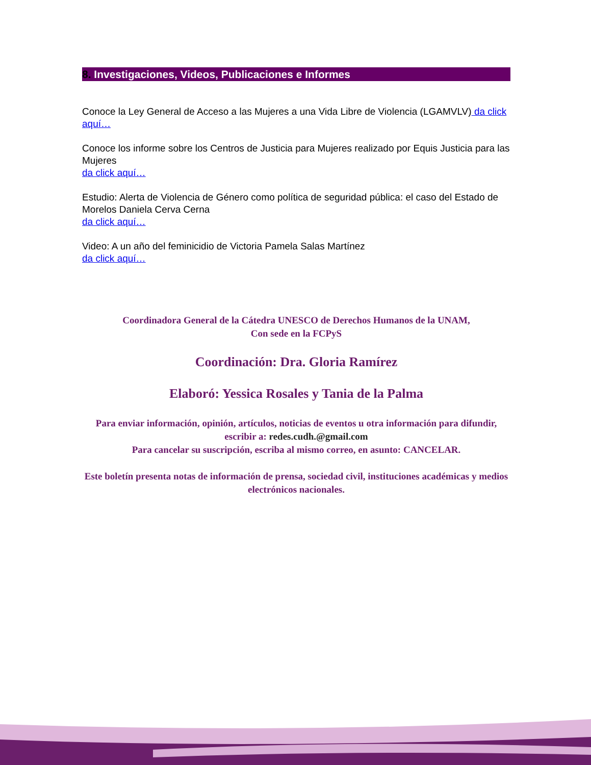8. Investigaciones, Videos, Publicaciones e Informes
Conoce la Ley General de Acceso a las Mujeres a una Vida Libre de Violencia (LGAMVLV) da click aquí…
Conoce los informe sobre los Centros de Justicia para Mujeres realizado por Equis Justicia para las Mujeres
da click aquí…
Estudio: Alerta de Violencia de Género como política de seguridad pública: el caso del Estado de Morelos Daniela Cerva Cerna
da click aquí…
Video: A un año del feminicidio de Victoria Pamela Salas Martínez
da click aquí…
Coordinadora General de la Cátedra UNESCO de Derechos Humanos de la UNAM,
Con sede en la FCPyS
Coordinación: Dra. Gloria Ramírez
Elaboró: Yessica Rosales y Tania de la Palma
Para enviar información, opinión, artículos, noticias de eventos u otra información para difundir, escribir a: redes.cudh.@gmail.com
Para cancelar su suscripción, escriba al mismo correo, en asunto: CANCELAR.
Este boletín presenta notas de información de prensa, sociedad civil, instituciones académicas y medios electrónicos nacionales.